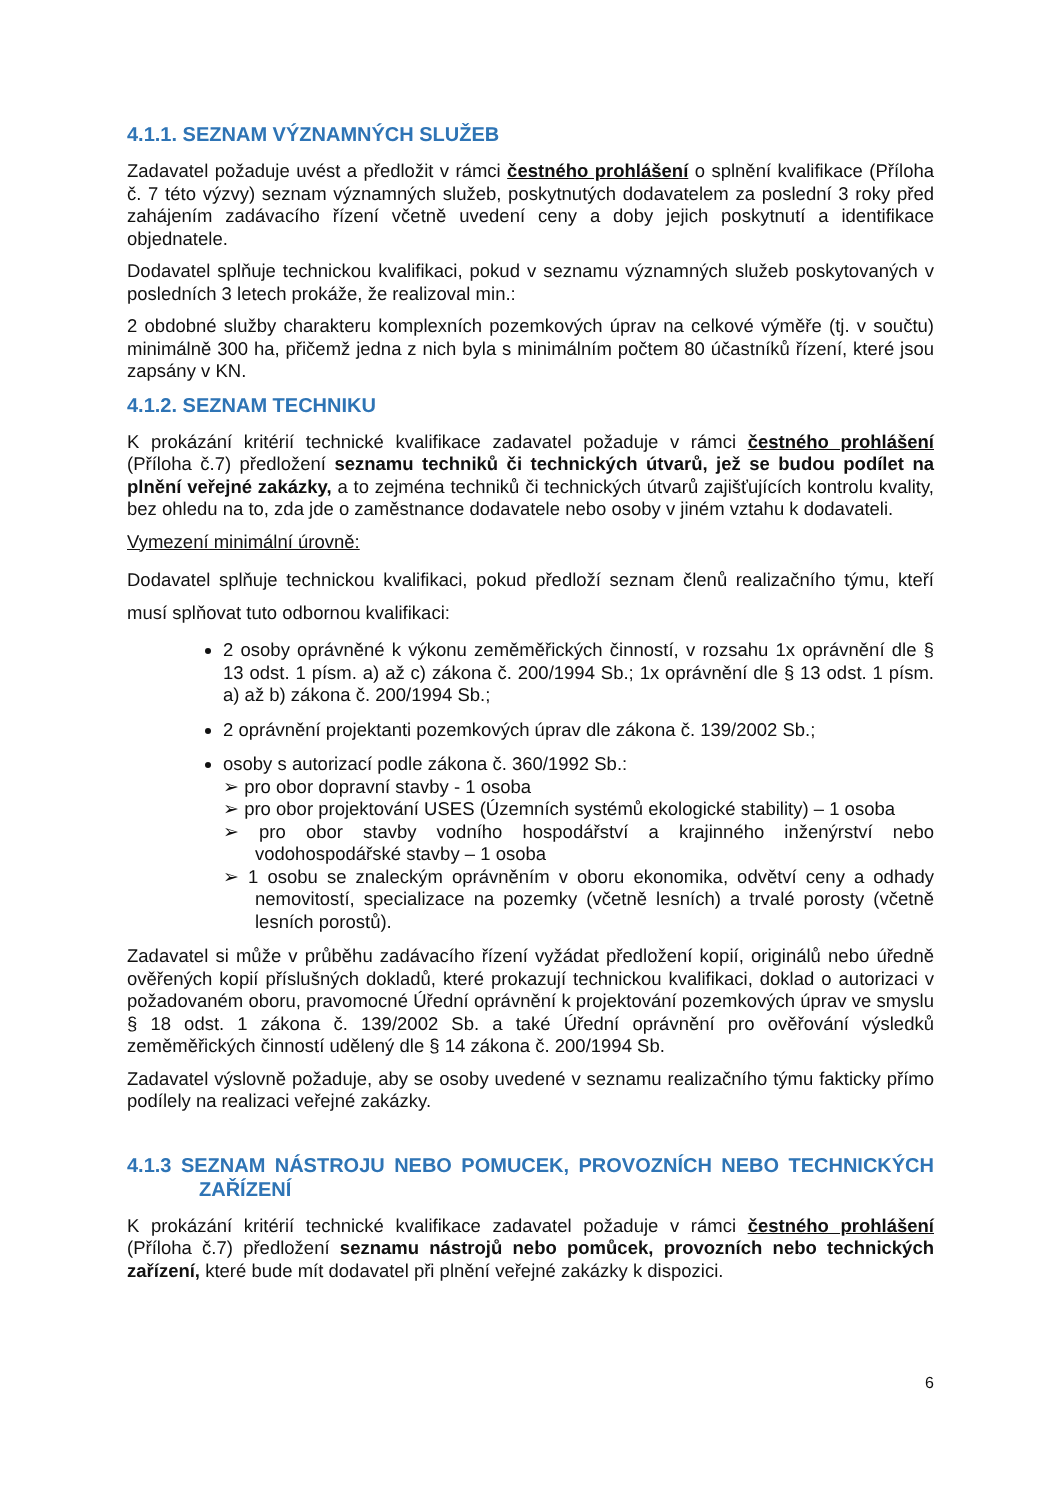4.1.1. SEZNAM VÝZNAMNÝCH SLUŽEB
Zadavatel požaduje uvést a předložit v rámci čestného prohlášení o splnění kvalifikace (Příloha č. 7 této výzvy) seznam významných služeb, poskytnutých dodavatelem za poslední 3 roky před zahájením zadávacího řízení včetně uvedení ceny a doby jejich poskytnutí a identifikace objednatele.
Dodavatel splňuje technickou kvalifikaci, pokud v seznamu významných služeb poskytovaných v posledních 3 letech prokáže, že realizoval min.:
2 obdobné služby charakteru komplexních pozemkových úprav na celkové výměře (tj. v součtu) minimálně 300 ha, přičemž jedna z nich byla s minimálním počtem 80 účastníků řízení, které jsou zapsány v KN.
4.1.2. SEZNAM TECHNIKU
K prokázání kritérií technické kvalifikace zadavatel požaduje v rámci čestného prohlášení (Příloha č.7) předložení seznamu techniků či technických útvarů, jež se budou podílet na plnění veřejné zakázky, a to zejména techniků či technických útvarů zajišťujících kontrolu kvality, bez ohledu na to, zda jde o zaměstnance dodavatele nebo osoby v jiném vztahu k dodavateli.
Vymezení minimální úrovně:
Dodavatel splňuje technickou kvalifikaci, pokud předloží seznam členů realizačního týmu, kteří musí splňovat tuto odbornou kvalifikaci:
2 osoby oprávněné k výkonu zeměměřických činností, v rozsahu 1x oprávnění dle § 13 odst. 1 písm. a) až c) zákona č. 200/1994 Sb.; 1x oprávnění dle § 13 odst. 1 písm. a) až b) zákona č. 200/1994 Sb.;
2 oprávnění projektanti pozemkových úprav dle zákona č. 139/2002 Sb.;
osoby s autorizací podle zákona č. 360/1992 Sb.:
➢ pro obor dopravní stavby - 1 osoba
➢ pro obor projektování USES (Územních systémů ekologické stability) – 1 osoba
➢ pro obor stavby vodního hospodářství a krajinného inženýrství nebo vodohospodářské stavby – 1 osoba
➢ 1 osobu se znaleckým oprávněním v oboru ekonomika, odvětví ceny a odhady nemovitostí, specializace na pozemky (včetně lesních) a trvalé porosty (včetně lesních porostů).
Zadavatel si může v průběhu zadávacího řízení vyžádat předložení kopií, originálů nebo úředně ověřených kopií příslušných dokladů, které prokazují technickou kvalifikaci, doklad o autorizaci v požadovaném oboru, pravomocné Úřední oprávnění k projektování pozemkových úprav ve smyslu § 18 odst. 1 zákona č. 139/2002 Sb. a také Úřední oprávnění pro ověřování výsledků zeměměřických činností udělený dle § 14 zákona č. 200/1994 Sb.
Zadavatel výslovně požaduje, aby se osoby uvedené v seznamu realizačního týmu fakticky přímo podílely na realizaci veřejné zakázky.
4.1.3 SEZNAM NÁSTROJU NEBO POMUCEK, PROVOZNÍCH NEBO TECHNICKÝCH ZAŘÍZENÍ
K prokázání kritérií technické kvalifikace zadavatel požaduje v rámci čestného prohlášení (Příloha č.7) předložení seznamu nástrojů nebo pomůcek, provozních nebo technických zařízení, které bude mít dodavatel při plnění veřejné zakázky k dispozici.
6